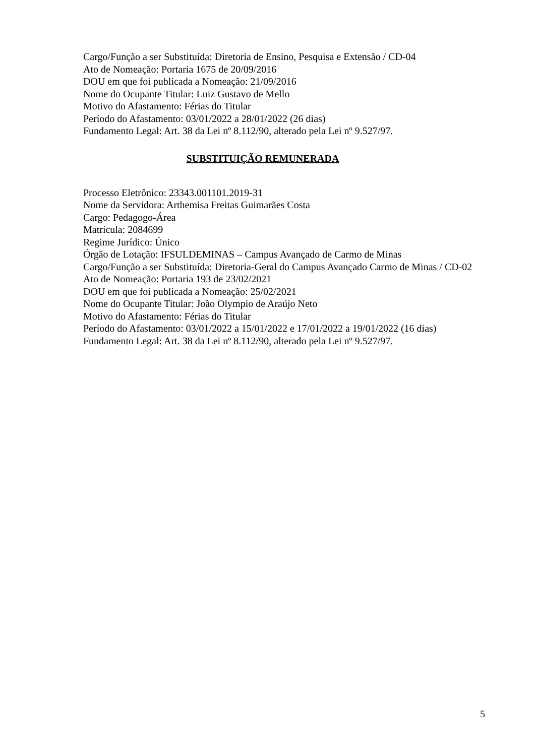Cargo/Função a ser Substituída: Diretoria de Ensino, Pesquisa e Extensão / CD-04
Ato de Nomeação: Portaria 1675 de 20/09/2016
DOU em que foi publicada a Nomeação: 21/09/2016
Nome do Ocupante Titular: Luiz Gustavo de Mello
Motivo do Afastamento: Férias do Titular
Período do Afastamento: 03/01/2022 a 28/01/2022 (26 dias)
Fundamento Legal: Art. 38 da Lei nº 8.112/90, alterado pela Lei nº 9.527/97.
SUBSTITUIÇÃO REMUNERADA
Processo Eletrônico: 23343.001101.2019-31
Nome da Servidora: Arthemisa Freitas Guimarães Costa
Cargo: Pedagogo-Área
Matrícula: 2084699
Regime Jurídico: Único
Órgão de Lotação: IFSULDEMINAS – Campus Avançado de Carmo de Minas
Cargo/Função a ser Substituída: Diretoria-Geral do Campus Avançado Carmo de Minas / CD-02
Ato de Nomeação: Portaria 193 de 23/02/2021
DOU em que foi publicada a Nomeação: 25/02/2021
Nome do Ocupante Titular: João Olympio de Araújo Neto
Motivo do Afastamento: Férias do Titular
Período do Afastamento: 03/01/2022 a 15/01/2022 e 17/01/2022 a 19/01/2022 (16 dias)
Fundamento Legal: Art. 38 da Lei nº 8.112/90, alterado pela Lei nº 9.527/97.
5